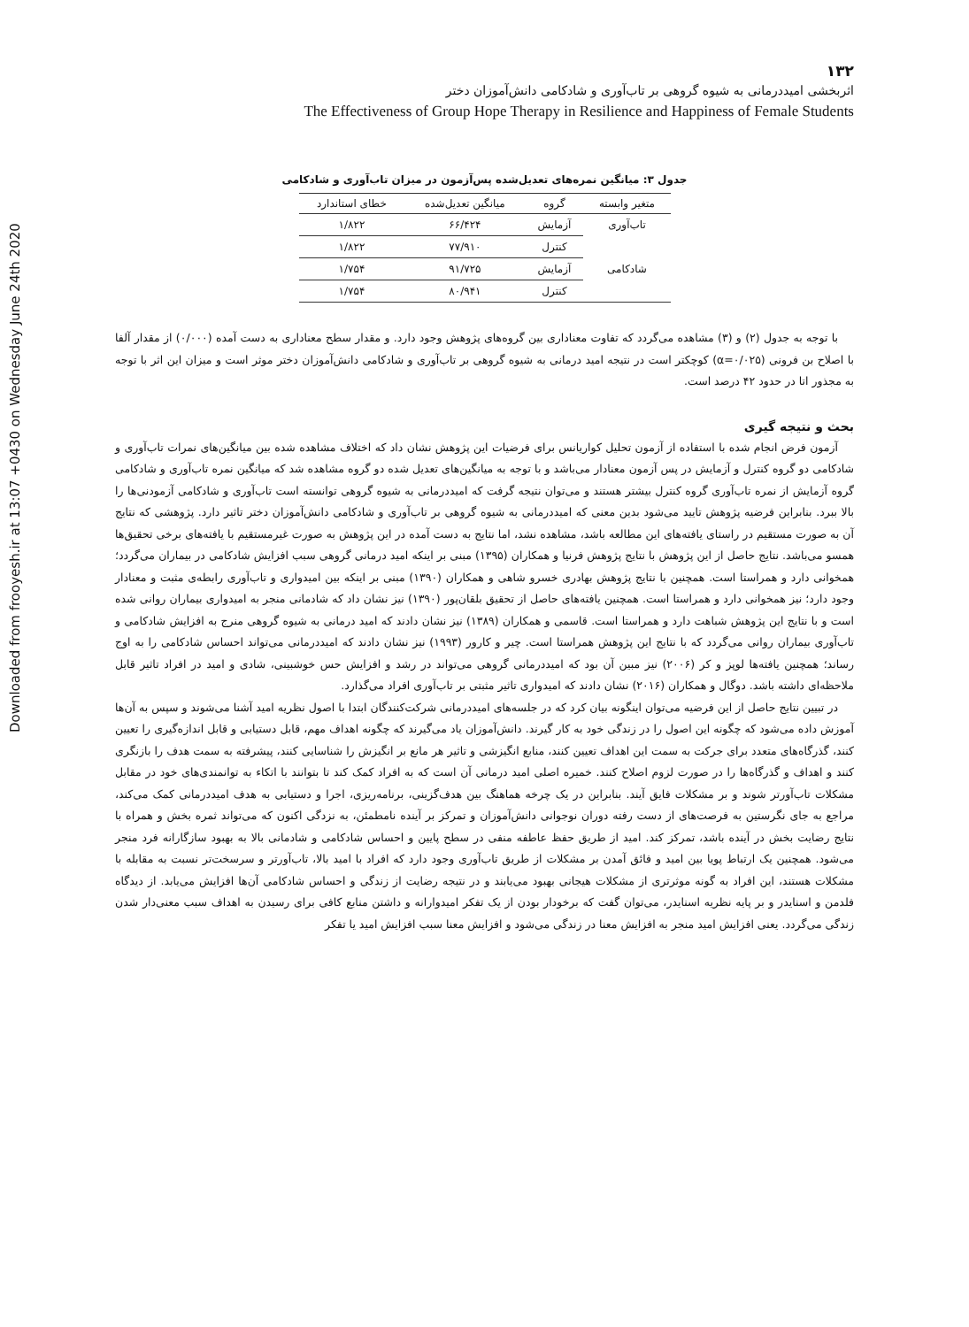Downloaded from frooyesh.ir at 13:07 +0430 on Wednesday June 24th 2020
۱۳۲
اثربخشی امیددرمانی به شیوه گروهی بر تاب‌آوری و شادکامی دانش‌آموزان دختر
The Effectiveness of Group Hope Therapy in Resilience and Happiness of Female Students
جدول ۳: میانگین نمره‌های تعدیل‌شده پس‌آزمون در میزان تاب‌آوری و شادکامی
| متغیر وابسته | گروه | میانگین تعدیل‌شده | خطای استاندارد |
| --- | --- | --- | --- |
| تاب‌آوری | آزمایش | ۶۶/۴۲۴ | ۱/۸۲۲ |
| | کنترل | ۷۷/۹۱۰ | ۱/۸۲۲ |
| شادکامی | آزمایش | ۹۱/۷۲۵ | ۱/۷۵۴ |
| | کنترل | ۸۰/۹۴۱ | ۱/۷۵۴ |
با توجه به جدول (۲) و (۳) مشاهده می‌گردد که تفاوت معناداری بین گروه‌های پژوهش وجود دارد. و مقدار سطح معناداری به دست آمده (۰/۰۰۰) از مقدار آلفا با اصلاح بن فرونی (α=۰/۰۲۵) کوچکتر است در نتیجه امید درمانی به شیوه گروهی بر تاب‌آوری و شادکامی دانش‌آموزان دختر موثر است و میزان این اثر با توجه به مجذور اتا در حدود ۴۲ درصد است.
بحث و نتیجه گیری
آزمون فرض انجام شده با استفاده از آزمون تحلیل کواریانس برای فرضیات این پژوهش نشان داد که اختلاف مشاهده شده بین میانگین‌های نمرات تاب‌آوری و شادکامی دو گروه کنترل و آزمایش در پس آزمون معنادار می‌باشد و با توجه به میانگین‌های تعدیل شده دو گروه مشاهده شد که میانگین نمره تاب‌آوری و شادکامی گروه آزمایش از نمره تاب‌آوری گروه کنترل بیشتر هستند و می‌توان نتیجه گرفت که امیددرمانی به شیوه گروهی توانسته است تاب‌آوری و شادکامی آزمودنی‌ها را بالا ببرد. بنابراین فرضیه پژوهش تایید می‌شود بدین معنی که امیددرمانی به شیوه گروهی بر تاب‌آوری و شادکامی دانش‌آموزان دختر تاثیر دارد. پژوهشی که نتایج آن به صورت مستقیم در راستای یافته‌های این مطالعه باشد، مشاهده نشد، اما نتایج به دست آمده در این پژوهش به صورت غیرمستقیم با یافته‌های برخی تحقیق‌ها همسو می‌باشد. نتایج حاصل از این پژوهش با نتایج پژوهش فرنیا و همکاران (۱۳۹۵) مبنی بر اینکه امید درمانی گروهی سبب افزایش شادکامی در بیماران می‌گردد؛ همخوانی دارد و همراستا است. همچنین با نتایج پژوهش بهادری خسرو شاهی و همکاران (۱۳۹۰) مبنی بر اینکه بین امیدواری و تاب‌آوری رابطه‌ی مثبت و معنادار وجود دارد؛ نیز همخوانی دارد و همراستا است. همچنین یافته‌های حاصل از تحقیق بلقان‌پور (۱۳۹۰) نیز نشان داد که شادمانی منجر به امیدواری بیماران روانی شده است و با نتایج این پژوهش شباهت دارد و همراستا است. قاسمی و همکاران (۱۳۸۹) نیز نشان دادند که امید درمانی به شیوه گروهی منرج به افزایش شادکامی و تاب‌آوری بیماران روانی می‌گردد که با نتایج این پژوهش همراستا است. چیر و کارور (۱۹۹۳) نیز نشان دادند که امیددرمانی می‌تواند احساس شادکامی را به اوج رساند؛ همچنین یافته‌ها لوپز و کر (۲۰۰۶) نیز مبین آن بود که امیددرمانی گروهی می‌تواند در رشد و افزایش حس خوشبینی، شادی و امید در افراد تاثیر قابل ملاحظه‌ای داشته باشد. دوگال و همکاران (۲۰۱۶) نشان دادند که امیدواری تاثیر مثبتی بر تاب‌آوری افراد می‌گذارد.
در تبیین نتایج حاصل از این فرضیه می‌توان اینگونه بیان کرد که در جلسه‌های امیددرمانی شرکت‌کنندگان ابتدا با اصول نظریه امید آشنا می‌شوند و سپس به آن‌ها آموزش داده می‌شود که چگونه این اصول را در زندگی خود به کار گیرند. دانش‌آموزان یاد می‌گیرند که چگونه اهداف مهم، قابل دستیابی و قابل اندازه‌گیری را تعیین کنند، گذرگاه‌های متعدد برای جرکت به سمت این اهداف تعیین کنند، منابع انگیزشی و تاثیر هر مانع بر انگیزش را شناسایی کنند، پیشرفته به سمت هدف را بازنگری کنند و اهداف و گذرگاه‌ها را در صورت لزوم اصلاح کنند. خمیره اصلی امید درمانی آن است که به افراد کمک کند تا بتوانند با اتکاء به توانمندی‌های خود در مقابل مشکلات تاب‌آورتر شوند و بر مشکلات فایق آیند. بنابراین در یک چرخه هماهنگ بین هدف‌گزینی، برنامه‌ریزی، اجرا و دستیابی به هدف امیددرمانی کمک می‌کند، مراجع به جای نگرستین به فرصت‌های از دست رفته دوران نوجوانی دانش‌آموزان و تمرکز بر آینده نامطمئن، به نزدگی اکنون که می‌تواند ثمره بخش و همراه با نتایج رضایت بخش در آینده باشد، تمرکز کند. امید از طریق حفظ عاطفه منفی در سطح پایین و احساس شادکامی و شادمانی بالا به بهبود سازگارانه فرد منجر می‌شود. همچنین یک ارتباط پویا بین امید و فائق آمدن بر مشکلات از طریق تاب‌آوری وجود دارد که افراد با امید بالا، تاب‌آورتر و سرسخت‌تر نسبت به مقابله با مشکلات هستند، این افراد به گونه موثرتری از مشکلات هیجانی بهبود می‌یابند و در نتیجه رضایت از زندگی و احساس شادکامی آن‌ها افزایش می‌یابد. از دیدگاه فلدمن و اسنایدر و بر پایه نظریه اسنایدر، می‌توان گفت که برخودار بودن از یک تفکر امیدوارانه و داشتن منابع کافی برای رسیدن به اهداف سبب معنی‌دار شدن زندگی می‌گردد. یعنی افزایش امید منجر به افزایش معنا در زندگی می‌شود و افزایش معنا سبب افزایش امید یا تفکر